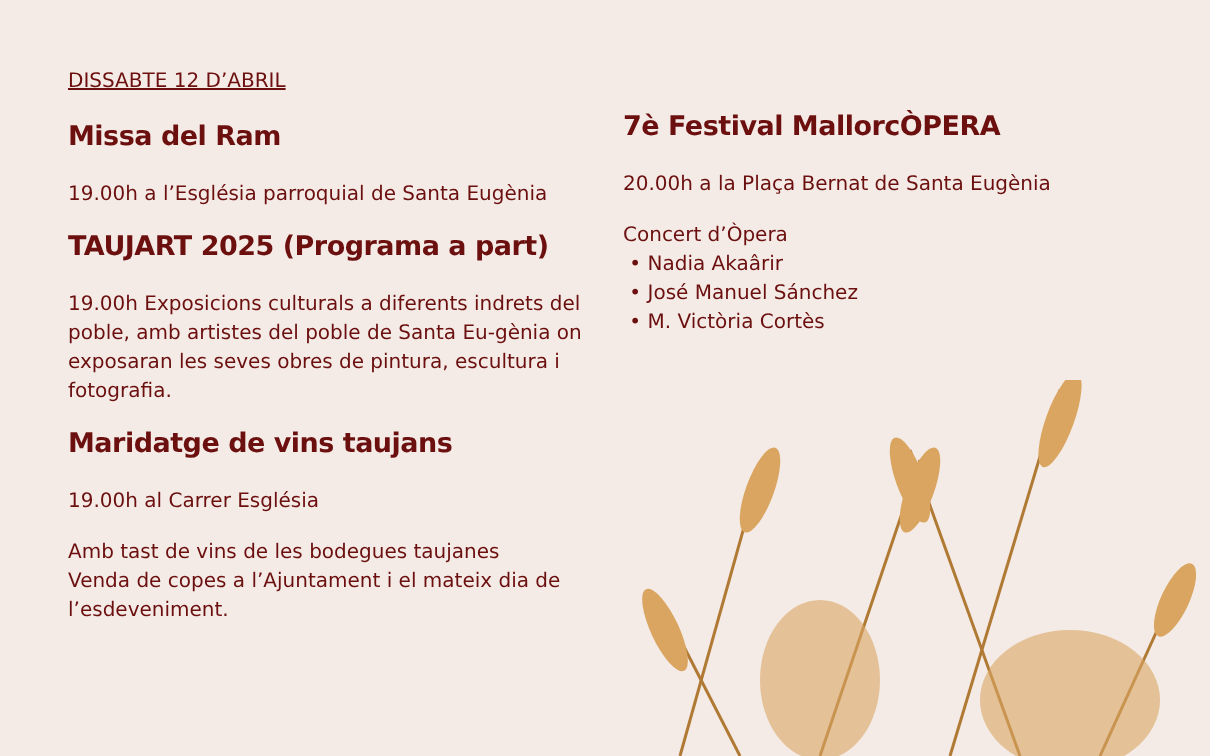DISSABTE 12 D’ABRIL
Missa del Ram
19.00h a l’Església parroquial de Santa Eugènia
TAUJART 2025 (Programa a part)
19.00h Exposicions culturals a diferents indrets del poble, amb artistes del poble de Santa Eu-gènia on exposaran les seves obres de pintura, escultura i fotografia.
Maridatge de vins taujans
19.00h al Carrer Església
Amb tast de vins de les bodegues taujanes
Venda de copes a l’Ajuntament i el mateix dia de l’esdeveniment.
7è Festival MallorcÒPERA
20.00h a la Plaça Bernat de Santa Eugènia
Concert d’Òpera
• Nadia Akaârir
• José Manuel Sánchez
• M. Victòria Cortès